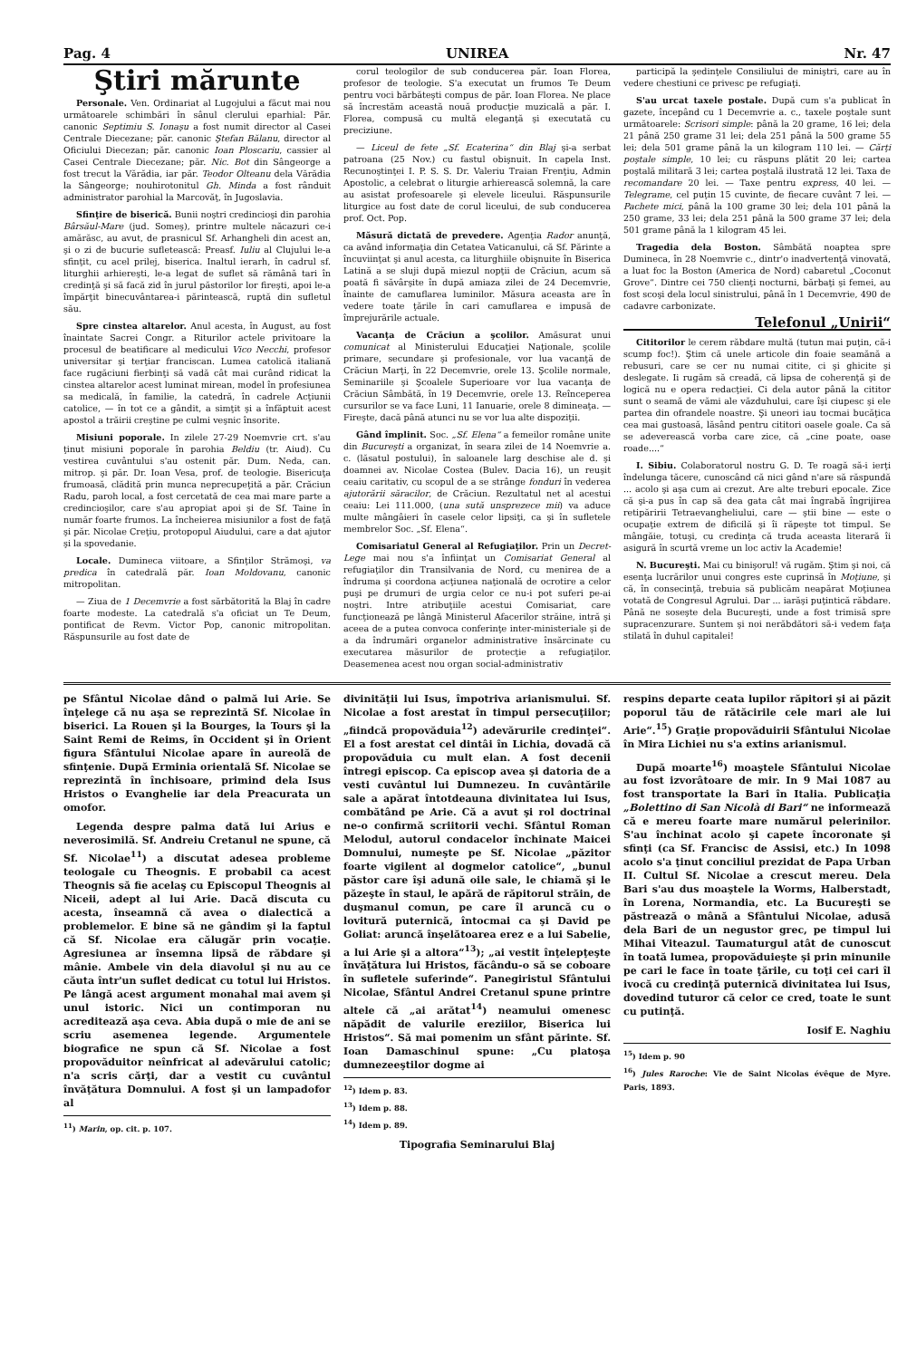Pag. 4 UNIREA Nr. 47
Ştiri mărunte
Personale. Ven. Ordinariat al Lugojului a făcut mai nou următoarele schimbări în sânul clerului eparhial: Păr. canonic Septimiu S. Ionaşu a fost numit director al Casei Centrale Diecezane; păr. canonic Ştefan Bălanu, director al Oficiului Diecezan; păr. canonic Ioan Ploscariu, cassier al Casei Centrale Diecezane; păr. Nic. Bot din Sângeorge a fost trecut la Vărădia, iar păr. Teodor Olteanu dela Vărădia la Sângeorge; nouhirotonitul Gh. Minda a fost rânduit administrator parohial la Marcovăţ, în Jugoslavia.
Sfinţire de biserică. Bunii noştri credincioşi din parohia Bârsăul-Mare (jud. Someş), printre multele năcazuri ce-i amărăsc, au avut, de prasnicul Sf. Arhangheli din acest an, şi o zi de bucurie sufletească: Preasf. Iuliu al Clujului le-a sfinţit, cu acel prilej, biserica. Inaltul ierarh, în cadrul sf. liturghii arhiereşti, le-a legat de suflet să rămână tari în credinţă şi să facă zid în jurul păstorilor lor fireşti, apoi le-a împărţit binecuvântarea-i părintească, ruptă din sufletul său.
Spre cinstea altarelor. Anul acesta, în August, au fost înaintate Sacrei Congr. a Riturilor actele privitoare la procesul de beatificare al medicului Vico Necchi, profesor universitar şi terţiar franciscan. Lumea catolică italiană face rugăciuni fierbinţi să vadă cât mai curând ridicat la cinstea altarelor acest luminat mirean, model în profesiunea sa medicală, în familie, la catedră, în cadrele Acţiunii catolice, — în tot ce a gândit, a simţit şi a înfăptuit acest apostol a trăirii creştine pe culmi veşnic însorite.
Misiuni poporale. In zilele 27-29 Noemvrie crt. s'au ţinut misiuni poporale în parohia Beldiu (tr. Aiud). Cu vestirea cuvântului s'au ostenit păr. Dum. Neda, can. mitrop. şi păr. Dr. Ioan Vesa, prof. de teologie. Bisericuţa frumoasă, clădită prin munca neprecupeţită a păr. Crăciun Radu, paroh local, a fost cercetată de cea mai mare parte a credincioşilor, care s'au apropiat apoi şi de Sf. Taine în număr foarte frumos. La încheierea misiunilor a fost de faţă şi păr. Nicolae Creţiu, protopopul Aiudului, care a dat ajutor şi la spovedanie.
Locale. Dumineca viitoare, a Sfinţilor Strămoşi, va predica în catedrală păr. Ioan Moldovanu, canonic mitropolitan.
— Ziua de 1 Decemvrie a fost sărbătorită la Blaj în cadre foarte modeste. La catedrală s'a oficiat un Te Deum, pontificat de Revm. Victor Pop, canonic mitropolitan. Răspunsurile au fost date de
corul teologilor de sub conducerea păr. Ioan Florea, profesor de teologie. S'a executat un frumos Te Deum pentru voci bărbăteşti compus de păr. Ioan Florea. Ne place să încrestăm această nouă producţie muzicală a păr. I. Florea, compusă cu multă eleganţă şi executată cu preciziune.
— Liceul de fete „Sf. Ecaterina“ din Blaj şi-a serbat patroana (25 Nov.) cu fastul obişnuit. In capela Inst. Recunoştinţei I. P. S. S. Dr. Valeriu Traian Frenţiu, Admin Apostolic, a celebrat o liturgie arhierească solemnă, la care au asistat profesoarele şi elevele liceului. Răspunsurile liturgice au fost date de corul liceului, de sub conducerea prof. Oct. Pop.
Măsură dictată de prevedere. Agenţia Rador anunţă, ca având informaţia din Cetatea Vaticanului, că Sf. Părinte a încuviinţat şi anul acesta, ca liturghiile obişnuite în Biserica Latină a se sluji după miezul nopţii de Crăciun, acum să poată fi săvârşite în după amiaza zilei de 24 Decemvrie, înainte de camuflarea luminilor. Măsura aceasta are în vedere toate ţările în cari camuflarea e impusă de împrejurările actuale.
Vacanţa de Crăciun a şcolilor. Amăsurat unui comunicat al Ministerului Educaţiei Naţionale, şcolile primare, secundare şi profesionale, vor lua vacanţă de Crăciun Marţi, în 22 Decemvrie, orele 13. Şcolile normale, Seminariile şi Şcoalele Superioare vor lua vacanţa de Crăciun Sâmbătă, în 19 Decemvrie, orele 13. Reînceperea cursurilor se va face Luni, 11 Ianuarie, orele 8 dimineaţa. — Fireşte, dacă până atunci nu se vor lua alte dispoziţii.
Gând împlinit. Soc. „Sf. Elena“ a femeilor române unite din Bucureşti a organizat, în seara zilei de 14 Noemvrie a. c. (lăsatul postului), în saloanele larg deschise ale d. şi doamnei av. Nicolae Costea (Bulev. Dacia 16), un reuşit ceaiu caritativ, cu scopul de a se strânge fonduri în vederea ajutorării săracilor, de Crăciun. Rezultatul net al acestui ceaiu: Lei 111.000, (una sută unsprezece mii) va aduce multe mângâieri în casele celor lipsiţi, ca şi în sufletele membrelor Soc. „Sf. Elena“.
Comisariatul General al Refugiaţilor. Prin un Decret-Lege mai nou s'a înfiinţat un Comisariat General al refugiaţilor din Transilvania de Nord, cu menirea de a îndruma şi coordona acţiunea naţională de ocrotire a celor puşi pe drumuri de urgia celor ce nu-i pot suferi pe-ai noştri. Intre atribuţiile acestui Comisariat, care funcţionează pe lângă Ministerul Afacerilor străine, intră şi aceea de a putea convoca conferinţe inter-ministeriale şi de a da îndrumări organelor administrative însărcinate cu executarea măsurilor de protecţie a refugiaţilor. Deasemenea acest nou organ social-administrativ
participă la şedinţele Consiliului de miniştri, care au în vedere chestiuni ce privesc pe refugiaţi.
S'au urcat taxele postale. După cum s'a publicat în gazete, începând cu 1 Decemvrie a. c., taxele poştale sunt următoarele: Scrisori simple: până la 20 grame, 16 lei; dela 21 până 250 grame 31 lei; dela 251 până la 500 grame 55 lei; dela 501 grame până la un kilogram 110 lei. — Cărţi poştale simple, 10 lei; cu răspuns plătit 20 lei; cartea poştală militară 3 lei; cartea poştală ilustrată 12 lei. Taxa de recomandare 20 lei. — Taxe pentru express, 40 lei. — Telegrame, cel puţin 15 cuvinte, de fiecare cuvânt 7 lei. — Pachete mici, până la 100 grame 30 lei; dela 101 până la 250 grame, 33 lei; dela 251 până la 500 grame 37 lei; dela 501 grame până la 1 kilogram 45 lei.
Tragedia dela Boston. Sâmbătă noaptea spre Dumineca, în 28 Noemvrie c., dintr'o inadvertenţă vinovată, a luat foc la Boston (America de Nord) cabaretul „Coconut Grove“. Dintre cei 750 clienţi nocturni, bărbaţi şi femei, au fost scoşi dela locul sinistrului, până în 1 Decemvrie, 490 de cadavre carbonizate.
Telefonul „Unirii“
Cititorilor le cerem răbdare multă (tutun mai puţin, că-i scump foc!). Ştim că unele articole din foaie seamănă a rebusuri, care se cer nu numai citite, ci şi ghicite şi deslegate. Ii rugăm să creadă, că lipsa de coherenţă şi de logică nu e opera redacţiei. Ci dela autor până la cititor sunt o seamă de vămi ale văzduhului, care îşi ciupesc şi ele partea din ofrandele noastre. Şi uneori iau tocmai bucăţica cea mai gustoasă, lăsând pentru cititori oasele goale. Ca să se adeverească vorba care zice, că „cine poate, oase roade....“
I. Sibiu. Colaboratorul nostru G. D. Te roagă să-i ierţi îndelunga tăcere, cunoscând că nici gând n'are să răspundă ... acolo şi aşa cum ai crezut. Are alte treburi epocale. Zice că şi-a pus în cap să dea gata cât mai îngrabă îngrijirea retipăririi Tetraevangheliului, care — ştii bine — este o ocupaţie extrem de dificilă şi îi răpeşte tot timpul. Se mângăie, totuşi, cu credinţa că truda aceasta literară îi asigură în scurtă vreme un loc activ la Academie!
N. Bucureşti. Mai cu binişorul! vă rugăm. Ştim şi noi, că esenţa lucrărilor unui congres este cuprinsă în Moţiune, şi că, în consecinţă, trebuia să publicăm neapărat Moţiunea votată de Congresul Agrului. Dar ... iarăşi puţintică răbdare. Până ne soseşte dela Bucureşti, unde a fost trimisă spre supracenzurare. Suntem şi noi nerăbdători să-i vedem faţa stilată în duhul capitalei!
pe Sfântul Nicolae dând o palmă lui Arie. Se înţelege că nu aşa se reprezintă Sf. Nicolae în biserici. La Rouen şi la Bourges, la Tours şi la Saint Remi de Reims, în Occident şi în Orient figura Sfântului Nicolae apare în aureolă de sfinţenie. După Erminia orientală Sf. Nicolae se reprezintă în închisoare, primind dela Isus Hristos o Evanghelie iar dela Preacurata un omofor.
Legenda despre palma dată lui Arius e neverosimilă. Sf. Andreiu Cretanul ne spune, că Sf. Nicolae<sup>11</sup>) a discutat adesea probleme teologale cu Theognis. E probabil ca acest Theognis să fie acelaş cu Episcopul Theognis al Niceii, adept al lui Arie. Dacă discuta cu acesta, înseamnă că avea o dialectică a problemelor. E bine să ne gândim şi la faptul că Sf. Nicolae era călugăr prin vocaţie. Agresiunea ar însemna lipsă de răbdare şi mânie. Ambele vin dela diavolul şi nu au ce căuta într'un suflet dedicat cu totul lui Hristos. Pe lângă acest argument monahal mai avem şi unul istoric. Nici un contimporan nu acreditează aşa ceva. Abia după o mie de ani se scriu asemenea legende. Argumentele biografice ne spun că Sf. Nicolae a fost propovăduitor neînfricat al adevărului catolic; n'a scris cărţi, dar a vestit cu cuvântul învăţătura Domnului. A fost şi un lampadofor al
<sup>11</sup>) Marin, op. cit. p. 107.
divinităţii lui Isus, împotriva arianismului. Sf. Nicolae a fost arestat în timpul persecuţiilor; „fiindcă propovăduia<sup>12</sup>) adevărurile credinţei“. El a fost arestat cel dintâi în Lichia, dovadă că propovăduia cu mult elan. A fost decenii întregi episcop. Ca episcop avea şi datoria de a vesti cuvântul lui Dumnezeu. In cuvântările sale a apărat întotdeauna divinitatea lui Isus, combătând pe Arie. Că a avut şi rol doctrinal ne-o confirmă scriitorii vechi. Sfântul Roman Melodul, autorul condacelor închinate Maicei Domnului, numeşte pe Sf. Nicolae „păzitor foarte vigilent al dogmelor catolice“, „bunul păstor care îşi adună oile sale, le chiamă şi le păzeşte în staul, le apără de răpitorul străin, de duşmanul comun, pe care îl aruncă cu o lovitură puternică, întocmai ca şi David pe Goliat: aruncă înşelătoarea erez e a lui Sabelie, a lui Arie şi a altora“<sup>13</sup>); „ai vestit înţelepţeşte învăţătura lui Hristos, făcându-o să se coboare în sufletele suferinde“. Panegiristul Sfântului Nicolae, Sfântul Andrei Cretanul spune printre altele că „ai arătat<sup>14</sup>) neamului omenesc năpădit de valurile ereziilor, Biserica lui Hristos“. Să mai pomenim un sfânt părinte. Sf. Ioan Damaschinul spune: „Cu platoşa dumnezeeştilor dogme ai
<sup>12</sup>) Idem p. 83.
<sup>13</sup>) Idem p. 88.
<sup>14</sup>) Idem p. 89.
respins departe ceata lupilor răpitori şi ai păzit poporul tău de rătăcirile cele mari ale lui Arie“.<sup>15</sup>) Graţie propovăduirii Sfântului Nicolae în Mira Lichiei nu s'a extins arianismul.
După moarte<sup>16</sup>) moaştele Sfântului Nicolae au fost izvorâtoare de mir. In 9 Mai 1087 au fost transportate la Bari în Italia. Publicaţia „Bolettino di San Nicolà di Bari“ ne informează că e mereu foarte mare numărul pelerinilor. S'au închinat acolo şi capete încoronate şi sfinţi (ca Sf. Francisc de Assisi, etc.) In 1098 acolo s'a ţinut conciliul prezidat de Papa Urban II. Cultul Sf. Nicolae a crescut mereu. Dela Bari s'au dus moaştele la Worms, Halberstadt, în Lorena, Normandia, etc. La Bucureşti se păstrează o mână a Sfântului Nicolae, adusă dela Bari de un negustor grec, pe timpul lui Mihai Viteazul. Taumaturgul atât de cunoscut în toată lumea, propovăduieşte şi prin minunile pe cari le face în toate ţările, cu toţi cei cari îl ivocă cu credinţă puternică divinitatea lui Isus, dovedind tuturor că celor ce cred, toate le sunt cu putinţă.
Iosif E. Naghiu
<sup>15</sup>) Idem p. 90
<sup>16</sup>) Jules Raroche: Vie de Saint Nicolas évêque de Myre. Paris, 1893.
Tipografia Seminarului Blaj